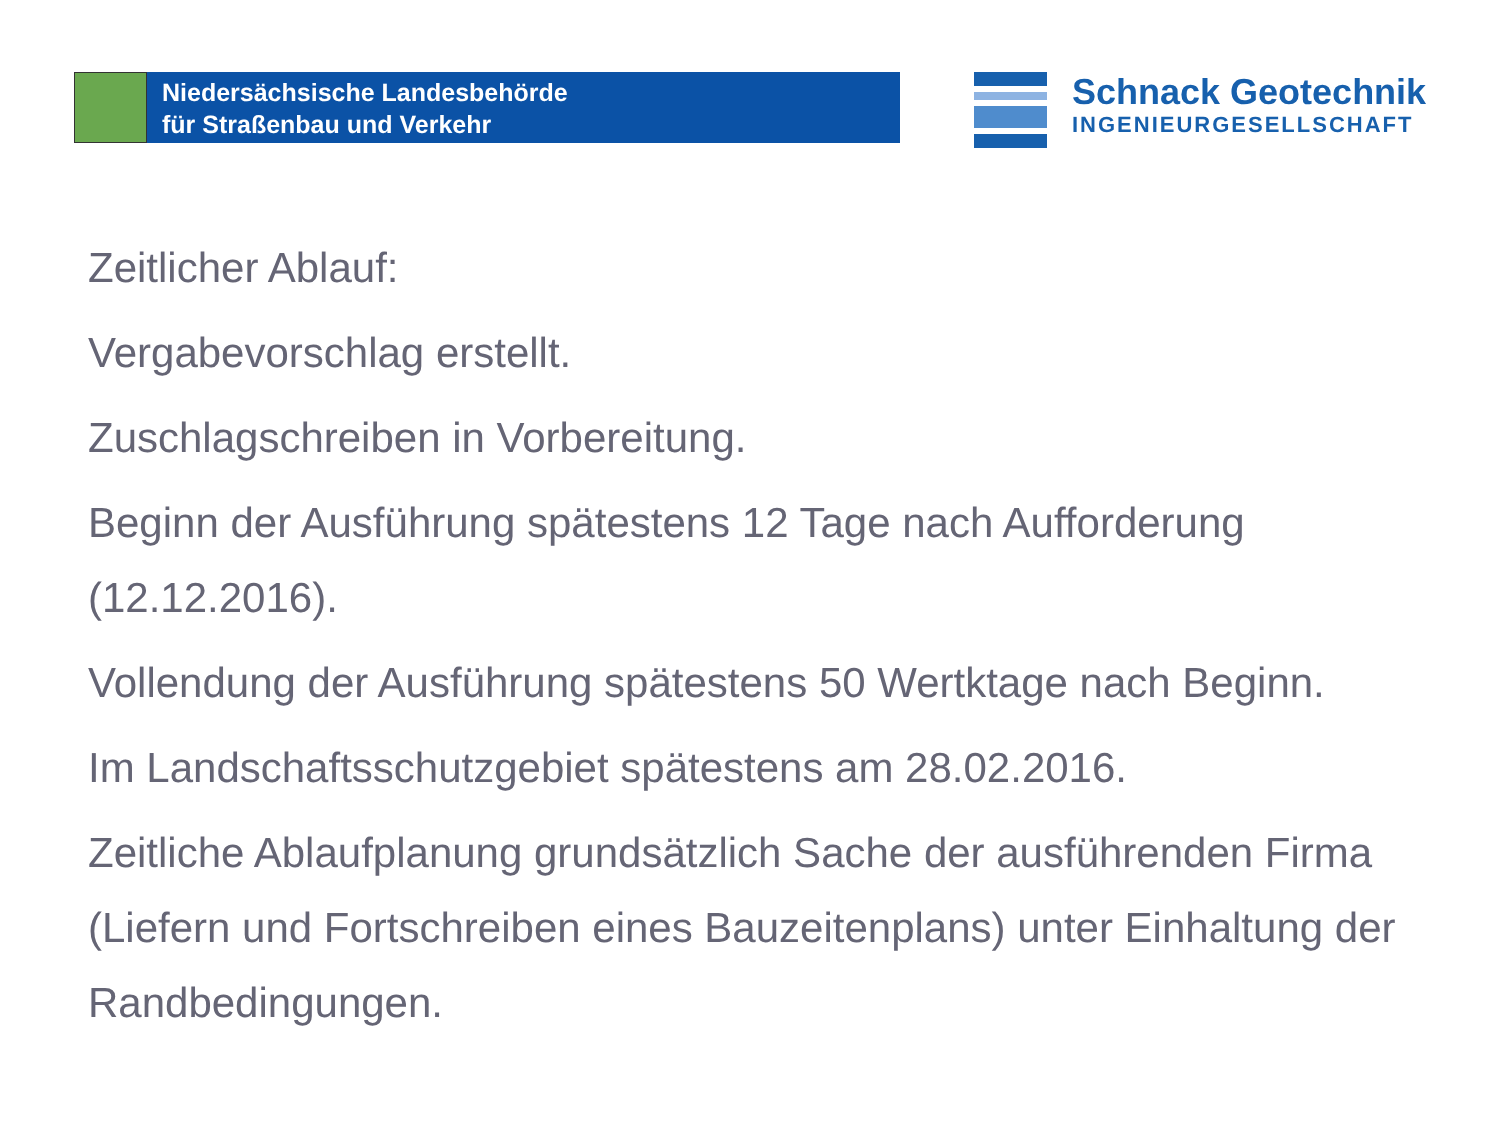Niedersächsische Landesbehörde
für Straßenbau und Verkehr
Schnack Geotechnik
INGENIEURGESELLSCHAFT
Zeitlicher Ablauf:
Vergabevorschlag erstellt.
Zuschlagschreiben in Vorbereitung.
Beginn der Ausführung spätestens 12 Tage nach Aufforderung (12.12.2016).
Vollendung der Ausführung spätestens 50 Wertktage nach Beginn.
Im Landschaftsschutzgebiet spätestens am 28.02.2016.
Zeitliche Ablaufplanung grundsätzlich Sache der ausführenden Firma (Liefern und Fortschreiben eines Bauzeitenplans) unter Einhaltung der Randbedingungen.